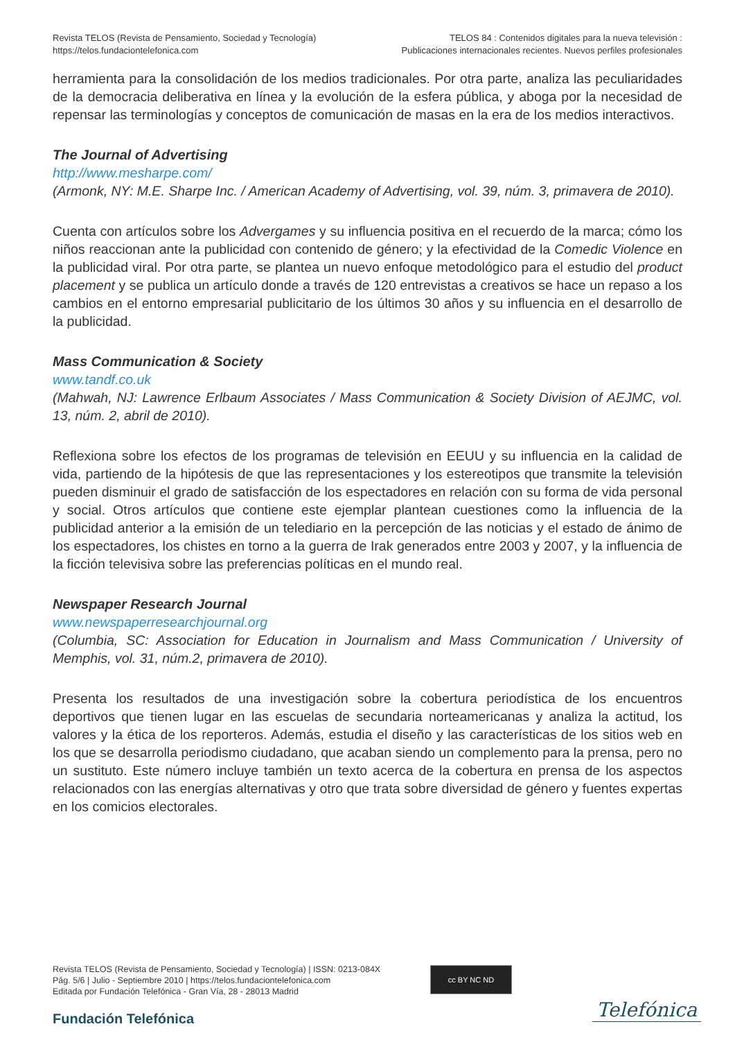Revista TELOS (Revista de Pensamiento, Sociedad y Tecnología)
https://telos.fundaciontelefonica.com
TELOS 84 : Contenidos digitales para la nueva televisión :
Publicaciones internacionales recientes. Nuevos perfiles profesionales
herramienta para la consolidación de los medios tradicionales. Por otra parte, analiza las peculiaridades de la democracia deliberativa en línea y la evolución de la esfera pública, y aboga por la necesidad de repensar las terminologías y conceptos de comunicación de masas en la era de los medios interactivos.
The Journal of Advertising
http://www.mesharpe.com/
(Armonk, NY: M.E. Sharpe Inc. / American Academy of Advertising, vol. 39, núm. 3, primavera de 2010).
Cuenta con artículos sobre los Advergames y su influencia positiva en el recuerdo de la marca; cómo los niños reaccionan ante la publicidad con contenido de género; y la efectividad de la Comedic Violence en la publicidad viral. Por otra parte, se plantea un nuevo enfoque metodológico para el estudio del product placement y se publica un artículo donde a través de 120 entrevistas a creativos se hace un repaso a los cambios en el entorno empresarial publicitario de los últimos 30 años y su influencia en el desarrollo de la publicidad.
Mass Communication & Society
www.tandf.co.uk
(Mahwah, NJ: Lawrence Erlbaum Associates / Mass Communication & Society Division of AEJMC, vol. 13, núm. 2, abril de 2010).
Reflexiona sobre los efectos de los programas de televisión en EEUU y su influencia en la calidad de vida, partiendo de la hipótesis de que las representaciones y los estereotipos que transmite la televisión pueden disminuir el grado de satisfacción de los espectadores en relación con su forma de vida personal y social. Otros artículos que contiene este ejemplar plantean cuestiones como la influencia de la publicidad anterior a la emisión de un telediario en la percepción de las noticias y el estado de ánimo de los espectadores, los chistes en torno a la guerra de Irak generados entre 2003 y 2007, y la influencia de la ficción televisiva sobre las preferencias políticas en el mundo real.
Newspaper Research Journal
www.newspaperresearchjournal.org
(Columbia, SC: Association for Education in Journalism and Mass Communication / University of Memphis, vol. 31, núm.2, primavera de 2010).
Presenta los resultados de una investigación sobre la cobertura periodística de los encuentros deportivos que tienen lugar en las escuelas de secundaria norteamericanas y analiza la actitud, los valores y la ética de los reporteros. Además, estudia el diseño y las características de los sitios web en los que se desarrolla periodismo ciudadano, que acaban siendo un complemento para la prensa, pero no un sustituto. Este número incluye también un texto acerca de la cobertura en prensa de los aspectos relacionados con las energías alternativas y otro que trata sobre diversidad de género y fuentes expertas en los comicios electorales.
Revista TELOS (Revista de Pensamiento, Sociedad y Tecnología) | ISSN: 0213-084X
Pág. 5/6 | Julio - Septiembre 2010 | https://telos.fundaciontelefonica.com
Editada por Fundación Telefónica - Gran Vía, 28 - 28013 Madrid
cc BY NC ND
Fundación Telefónica Telefónica